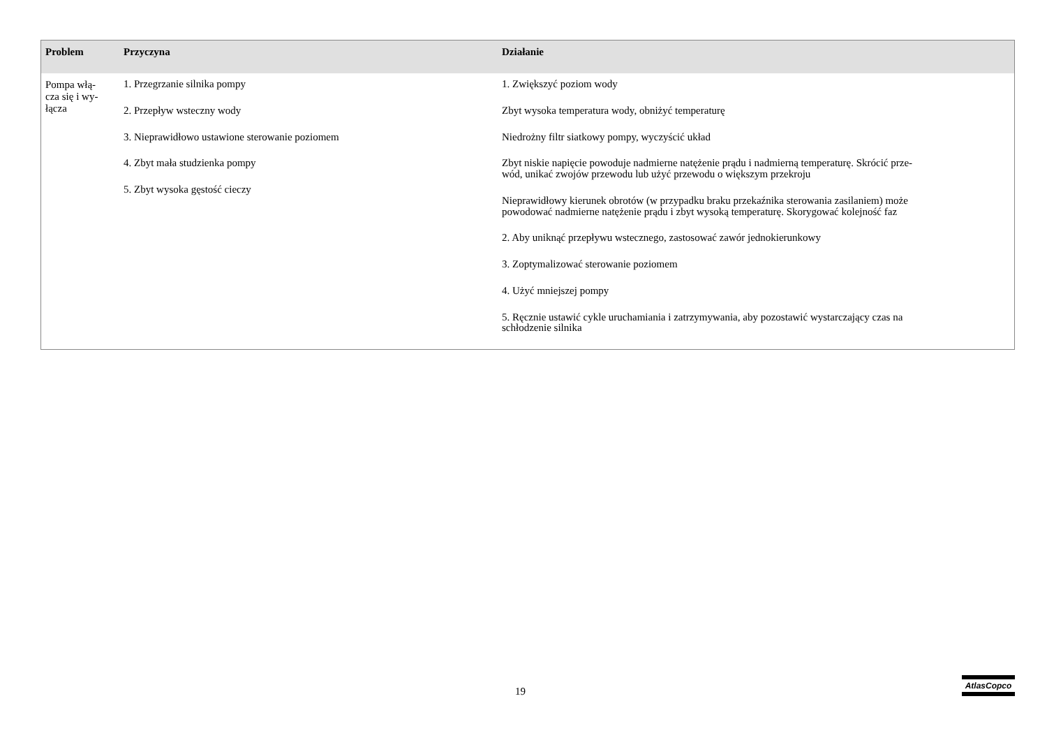| Problem | Przyczyna | Działanie |
| --- | --- | --- |
| Pompa włą- cza się i wy- łącza | 1. Przegrzanie silnika pompy 2. Przepływ wsteczny wody 3. Nieprawidłowo ustawione sterowanie poziomem 4. Zbyt mała studzienka pompy 5. Zbyt wysoka gęstość cieczy | 1. Zwiększyć poziom wody Zbyt wysoka temperatura wody, obniżyć temperaturę Niedrożny filtr siatkowy pompy, wyczyścić układ Zbyt niskie napięcie powoduje nadmierne natężenie prądu i nadmierną temperaturę. Skrócić prze- wód, unikać zwojów przewodu lub użyć przewodu o większym przekroju Nieprawidłowy kierunek obrotów (w przypadku braku przekaźnika sterowania zasilaniem) może powodować nadmierne natężenie prądu i zbyt wysoką temperaturę. Skorygować kolejność faz 2. Aby uniknąć przepływu wstecznego, zastosować zawór jednokierunkowy 3. Zoptymalizować sterowanie poziomem 4. Użyć mniejszej pompy 5. Ręcznie ustawić cykle uruchamiania i zatrzymywania, aby pozostawić wystarczający czas na schłodzenie silnika |
19
AtlasCopco